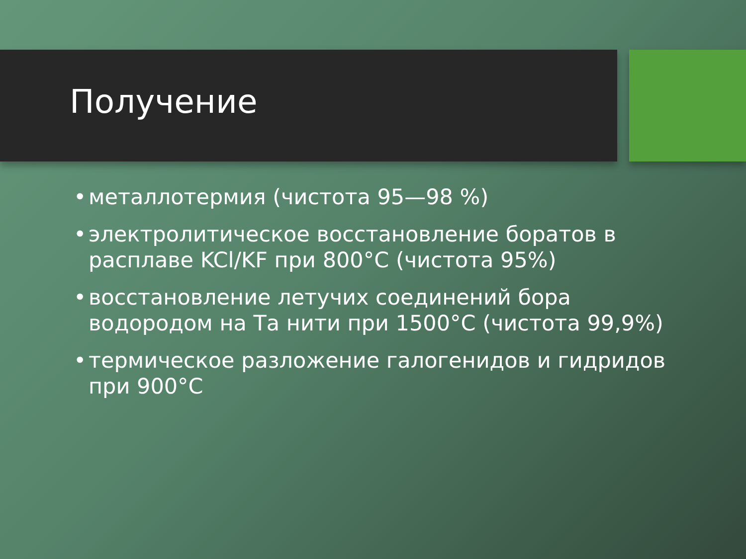Получение
• металлотермия (чистота 95—98 %)
• электролитическое восстановление боратов в расплаве KCl/KF при 800°С (чистота 95%)
• восстановление летучих соединений бора водородом на Та нити при 1500°С (чистота 99,9%)
• термическое разложение галогенидов и гидридов при 900°С